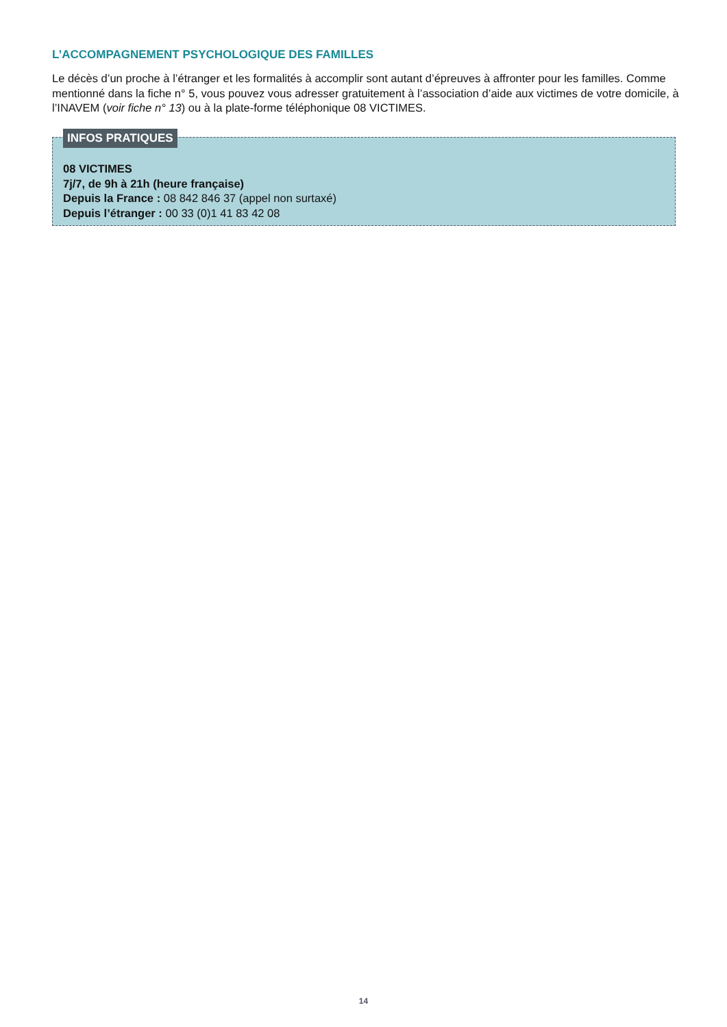L’ACCOMPAGNEMENT PSYCHOLOGIQUE DES FAMILLES
Le décès d’un proche à l’étranger et les formalités à accomplir sont autant d’épreuves à affronter pour les familles. Comme mentionné dans la fiche n° 5, vous pouvez vous adresser gratuitement à l’association d’aide aux victimes de votre domicile, à l’INAVEM (voir fiche n° 13) ou à la plate-forme téléphonique 08 VICTIMES.
INFOS PRATIQUES
08 VICTIMES
7j/7, de 9h à 21h (heure française)
Depuis la France : 08 842 846 37 (appel non surtaxé)
Depuis l’étranger : 00 33 (0)1 41 83 42 08
14